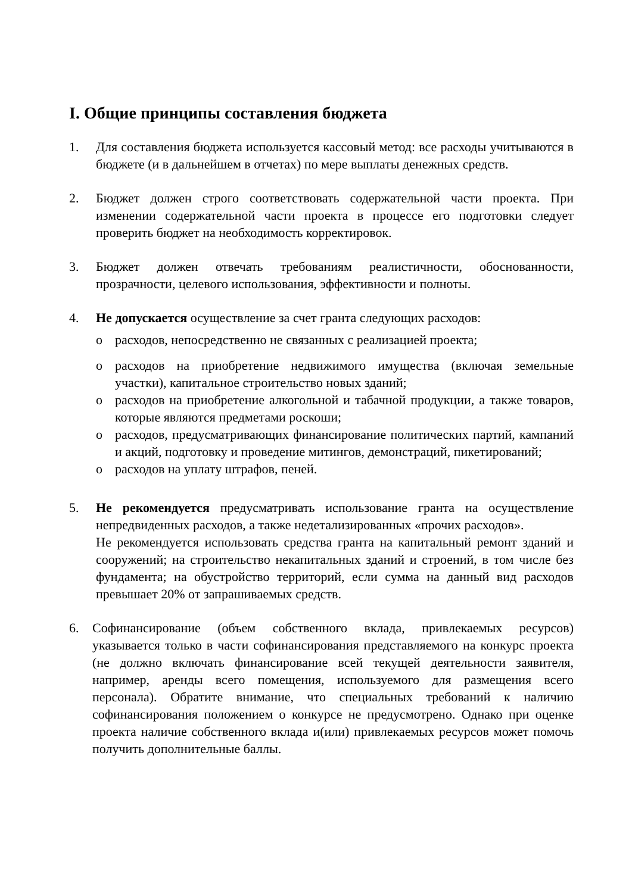I. Общие принципы составления бюджета
1. Для составления бюджета используется кассовый метод: все расходы учитываются в бюджете (и в дальнейшем в отчетах) по мере выплаты денежных средств.
2. Бюджет должен строго соответствовать содержательной части проекта. При изменении содержательной части проекта в процессе его подготовки следует проверить бюджет на необходимость корректировок.
3. Бюджет должен отвечать требованиям реалистичности, обоснованности, прозрачности, целевого использования, эффективности и полноты.
4. Не допускается осуществление за счет гранта следующих расходов:
o расходов, непосредственно не связанных с реализацией проекта;
o расходов на приобретение недвижимого имущества (включая земельные участки), капитальное строительство новых зданий;
o расходов на приобретение алкогольной и табачной продукции, а также товаров, которые являются предметами роскоши;
o расходов, предусматривающих финансирование политических партий, кампаний и акций, подготовку и проведение митингов, демонстраций, пикетирований;
o расходов на уплату штрафов, пеней.
5. Не рекомендуется предусматривать использование гранта на осуществление непредвиденных расходов, а также недетализированных «прочих расходов».
Не рекомендуется использовать средства гранта на капитальный ремонт зданий и сооружений; на строительство некапитальных зданий и строений, в том числе без фундамента; на обустройство территорий, если сумма на данный вид расходов превышает 20% от запрашиваемых средств.
6. Софинансирование (объем собственного вклада, привлекаемых ресурсов) указывается только в части софинансирования представляемого на конкурс проекта (не должно включать финансирование всей текущей деятельности заявителя, например, аренды всего помещения, используемого для размещения всего персонала). Обратите внимание, что специальных требований к наличию софинансирования положением о конкурсе не предусмотрено. Однако при оценке проекта наличие собственного вклада и(или) привлекаемых ресурсов может помочь получить дополнительные баллы.